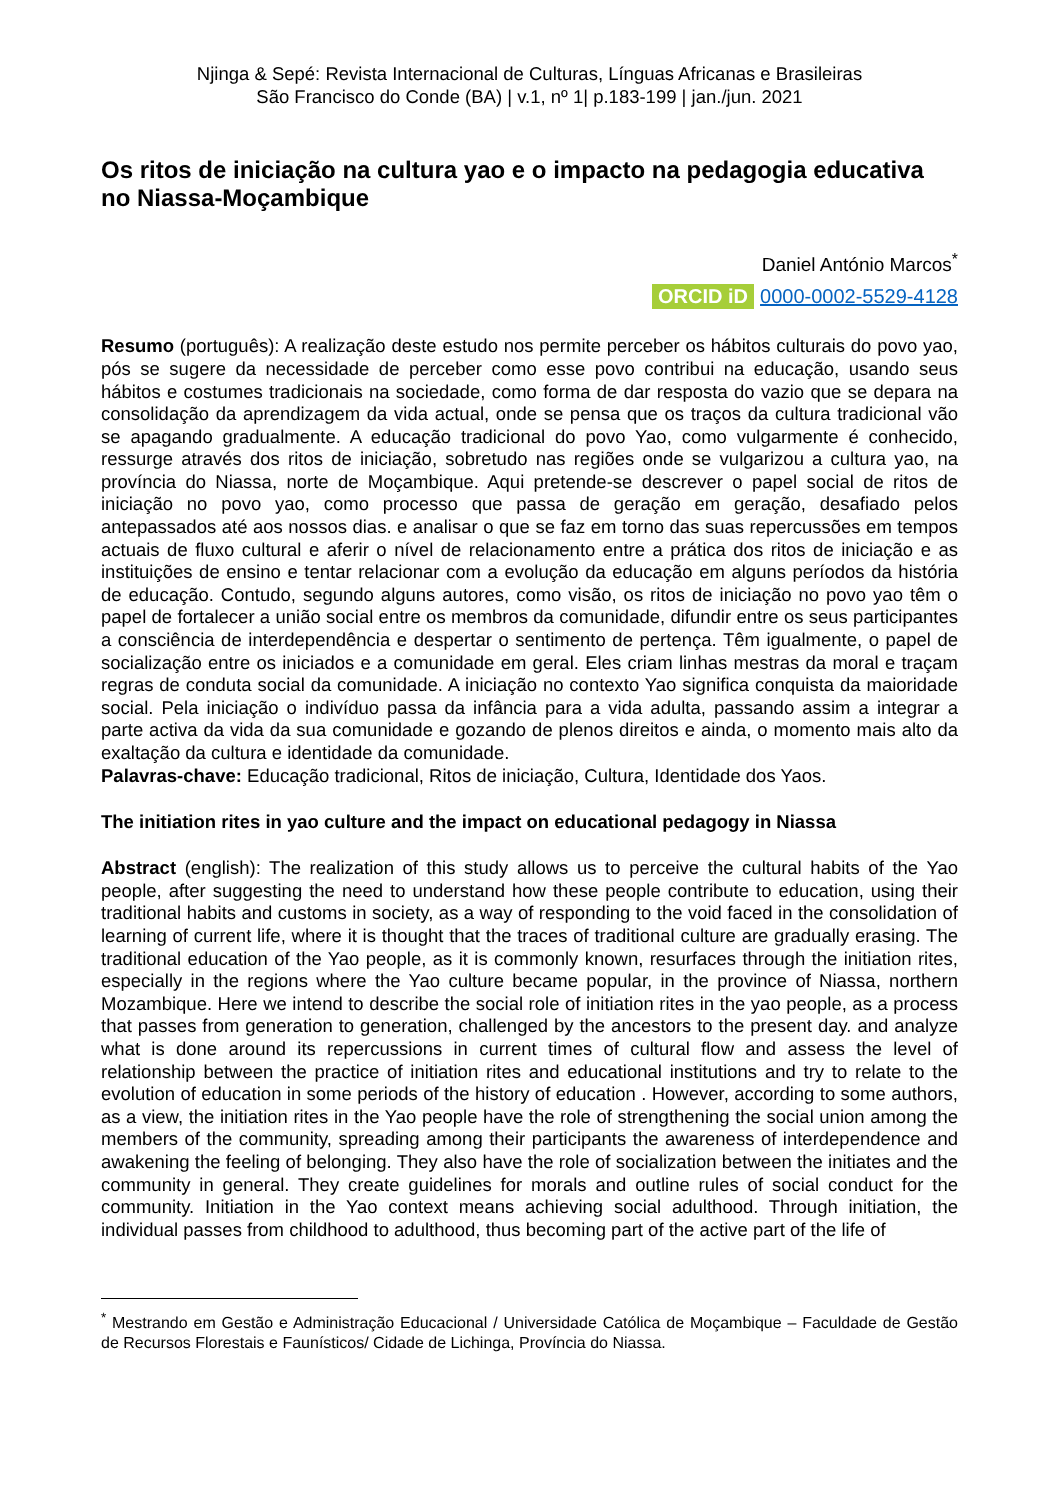Njinga & Sepé: Revista Internacional de Culturas, Línguas Africanas e Brasileiras
São Francisco do Conde (BA) | v.1, nº 1| p.183-199 | jan./jun. 2021
Os ritos de iniciação na cultura yao e o impacto na pedagogia educativa no Niassa-Moçambique
Daniel António Marcos<sup>*</sup>
ORCID iD 0000-0002-5529-4128
Resumo (português): A realização deste estudo nos permite perceber os hábitos culturais do povo yao, pós se sugere da necessidade de perceber como esse povo contribui na educação, usando seus hábitos e costumes tradicionais na sociedade, como forma de dar resposta do vazio que se depara na consolidação da aprendizagem da vida actual, onde se pensa que os traços da cultura tradicional vão se apagando gradualmente. A educação tradicional do povo Yao, como vulgarmente é conhecido, ressurge através dos ritos de iniciação, sobretudo nas regiões onde se vulgarizou a cultura yao, na província do Niassa, norte de Moçambique. Aqui pretende-se descrever o papel social de ritos de iniciação no povo yao, como processo que passa de geração em geração, desafiado pelos antepassados até aos nossos dias. e analisar o que se faz em torno das suas repercussões em tempos actuais de fluxo cultural e aferir o nível de relacionamento entre a prática dos ritos de iniciação e as instituições de ensino e tentar relacionar com a evolução da educação em alguns períodos da história de educação. Contudo, segundo alguns autores, como visão, os ritos de iniciação no povo yao têm o papel de fortalecer a união social entre os membros da comunidade, difundir entre os seus participantes a consciência de interdependência e despertar o sentimento de pertença. Têm igualmente, o papel de socialização entre os iniciados e a comunidade em geral. Eles criam linhas mestras da moral e traçam regras de conduta social da comunidade. A iniciação no contexto Yao significa conquista da maioridade social. Pela iniciação o indivíduo passa da infância para a vida adulta, passando assim a integrar a parte activa da vida da sua comunidade e gozando de plenos direitos e ainda, o momento mais alto da exaltação da cultura e identidade da comunidade.
Palavras-chave: Educação tradicional, Ritos de iniciação, Cultura, Identidade dos Yaos.
The initiation rites in yao culture and the impact on educational pedagogy in Niassa
Abstract (english): The realization of this study allows us to perceive the cultural habits of the Yao people, after suggesting the need to understand how these people contribute to education, using their traditional habits and customs in society, as a way of responding to the void faced in the consolidation of learning of current life, where it is thought that the traces of traditional culture are gradually erasing. The traditional education of the Yao people, as it is commonly known, resurfaces through the initiation rites, especially in the regions where the Yao culture became popular, in the province of Niassa, northern Mozambique. Here we intend to describe the social role of initiation rites in the yao people, as a process that passes from generation to generation, challenged by the ancestors to the present day. and analyze what is done around its repercussions in current times of cultural flow and assess the level of relationship between the practice of initiation rites and educational institutions and try to relate to the evolution of education in some periods of the history of education . However, according to some authors, as a view, the initiation rites in the Yao people have the role of strengthening the social union among the members of the community, spreading among their participants the awareness of interdependence and awakening the feeling of belonging. They also have the role of socialization between the initiates and the community in general. They create guidelines for morals and outline rules of social conduct for the community. Initiation in the Yao context means achieving social adulthood. Through initiation, the individual passes from childhood to adulthood, thus becoming part of the active part of the life of
<sup>*</sup> Mestrando em Gestão e Administração Educacional / Universidade Católica de Moçambique – Faculdade de Gestão de Recursos Florestais e Faunísticos/ Cidade de Lichinga, Província do Niassa.